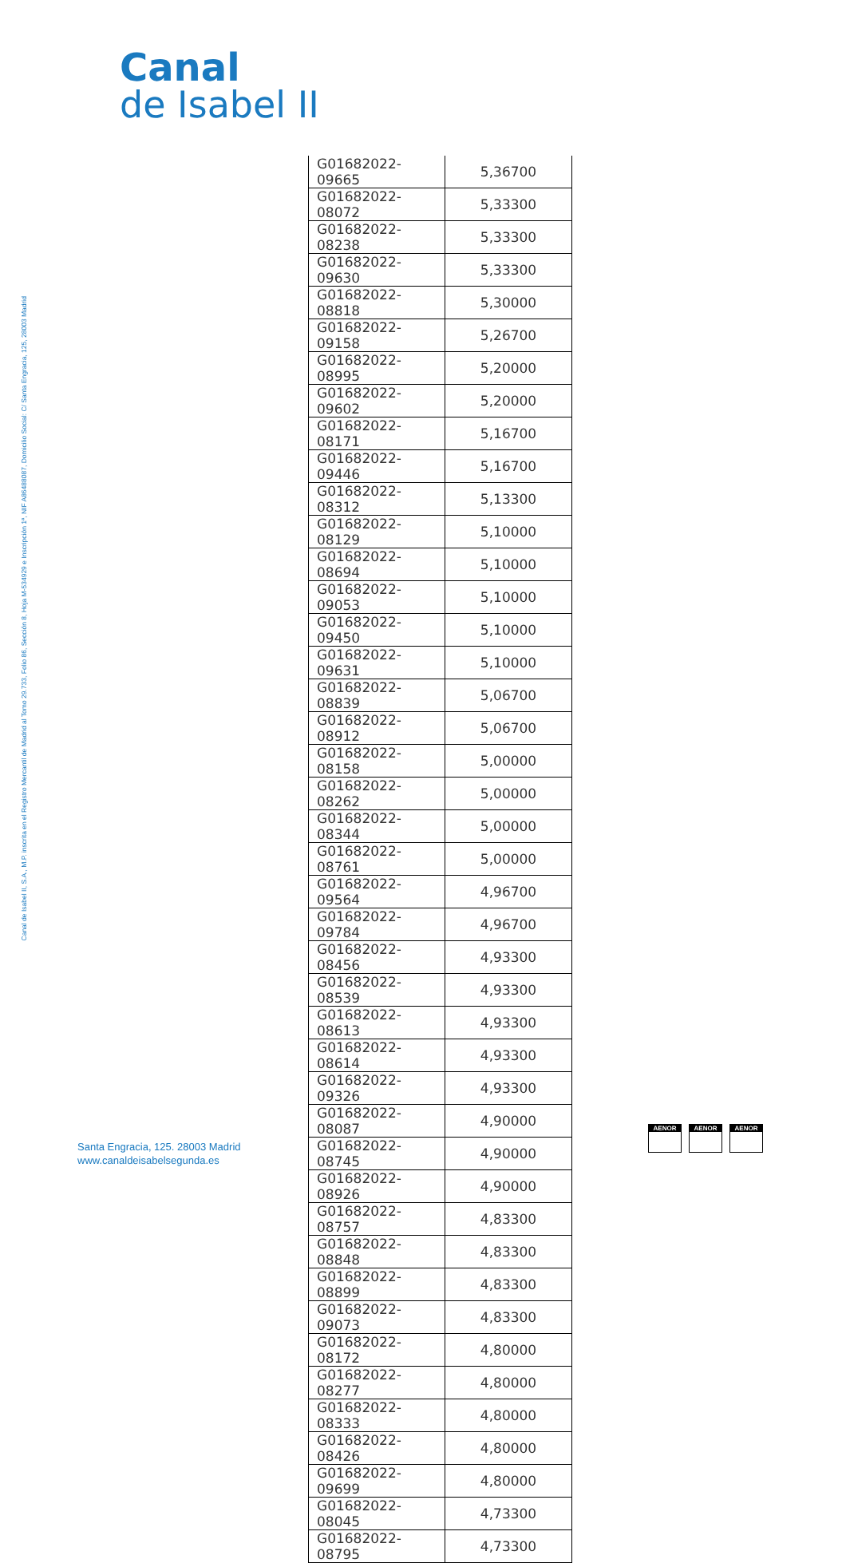Canal
de Isabel II
Canal de Isabel II, S.A., M.P. inscrita en el Registro Mercantil de Madrid al Tomo 29.733, Folio 86, Sección 8, Hoja M-534929 e Inscripción 1ª, NIF A86488087, Domicilio Social: C/ Santa Engracia, 125, 28003 Madrid
| G01682022-09665 | 5,36700 |
| G01682022-08072 | 5,33300 |
| G01682022-08238 | 5,33300 |
| G01682022-09630 | 5,33300 |
| G01682022-08818 | 5,30000 |
| G01682022-09158 | 5,26700 |
| G01682022-08995 | 5,20000 |
| G01682022-09602 | 5,20000 |
| G01682022-08171 | 5,16700 |
| G01682022-09446 | 5,16700 |
| G01682022-08312 | 5,13300 |
| G01682022-08129 | 5,10000 |
| G01682022-08694 | 5,10000 |
| G01682022-09053 | 5,10000 |
| G01682022-09450 | 5,10000 |
| G01682022-09631 | 5,10000 |
| G01682022-08839 | 5,06700 |
| G01682022-08912 | 5,06700 |
| G01682022-08158 | 5,00000 |
| G01682022-08262 | 5,00000 |
| G01682022-08344 | 5,00000 |
| G01682022-08761 | 5,00000 |
| G01682022-09564 | 4,96700 |
| G01682022-09784 | 4,96700 |
| G01682022-08456 | 4,93300 |
| G01682022-08539 | 4,93300 |
| G01682022-08613 | 4,93300 |
| G01682022-08614 | 4,93300 |
| G01682022-09326 | 4,93300 |
| G01682022-08087 | 4,90000 |
| G01682022-08745 | 4,90000 |
| G01682022-08926 | 4,90000 |
| G01682022-08757 | 4,83300 |
| G01682022-08848 | 4,83300 |
| G01682022-08899 | 4,83300 |
| G01682022-09073 | 4,83300 |
| G01682022-08172 | 4,80000 |
| G01682022-08277 | 4,80000 |
| G01682022-08333 | 4,80000 |
| G01682022-08426 | 4,80000 |
| G01682022-09699 | 4,80000 |
| G01682022-08045 | 4,73300 |
| G01682022-08795 | 4,73300 |
Santa Engracia, 125. 28003 Madrid
www.canaldeisabelsegunda.es
AENOR AENOR AENOR